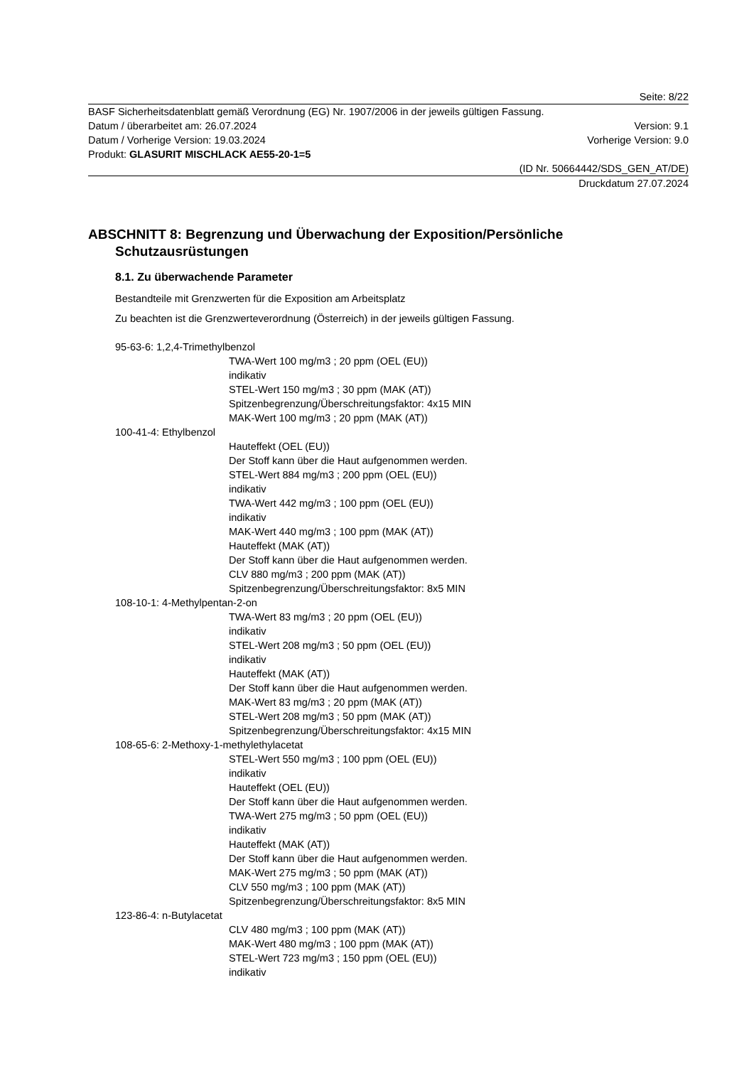Seite: 8/22
BASF Sicherheitsdatenblatt gemäß Verordnung (EG) Nr. 1907/2006 in der jeweils gültigen Fassung.
Datum / überarbeitet am: 26.07.2024 Version: 9.1
Datum / Vorherige Version: 19.03.2024 Vorherige Version: 9.0
Produkt: GLASURIT MISCHLACK AE55-20-1=5
(ID Nr. 50664442/SDS_GEN_AT/DE)
Druckdatum 27.07.2024
ABSCHNITT 8: Begrenzung und Überwachung der Exposition/Persönliche Schutzausrüstungen
8.1. Zu überwachende Parameter
Bestandteile mit Grenzwerten für die Exposition am Arbeitsplatz
Zu beachten ist die Grenzwerteverordnung (Österreich) in der jeweils gültigen Fassung.
95-63-6: 1,2,4-Trimethylbenzol
TWA-Wert 100 mg/m3 ; 20 ppm (OEL (EU))
indikativ
STEL-Wert 150 mg/m3 ; 30 ppm (MAK (AT))
Spitzenbegrenzung/Überschreitungsfaktor: 4x15 MIN
MAK-Wert 100 mg/m3 ; 20 ppm (MAK (AT))
100-41-4: Ethylbenzol
Hauteffekt (OEL (EU))
Der Stoff kann über die Haut aufgenommen werden.
STEL-Wert 884 mg/m3 ; 200 ppm (OEL (EU))
indikativ
TWA-Wert 442 mg/m3 ; 100 ppm (OEL (EU))
indikativ
MAK-Wert 440 mg/m3 ; 100 ppm (MAK (AT))
Hauteffekt (MAK (AT))
Der Stoff kann über die Haut aufgenommen werden.
CLV 880 mg/m3 ; 200 ppm (MAK (AT))
Spitzenbegrenzung/Überschreitungsfaktor: 8x5 MIN
108-10-1: 4-Methylpentan-2-on
TWA-Wert 83 mg/m3 ; 20 ppm (OEL (EU))
indikativ
STEL-Wert 208 mg/m3 ; 50 ppm (OEL (EU))
indikativ
Hauteffekt (MAK (AT))
Der Stoff kann über die Haut aufgenommen werden.
MAK-Wert 83 mg/m3 ; 20 ppm (MAK (AT))
STEL-Wert 208 mg/m3 ; 50 ppm (MAK (AT))
Spitzenbegrenzung/Überschreitungsfaktor: 4x15 MIN
108-65-6: 2-Methoxy-1-methylethylacetat
STEL-Wert 550 mg/m3 ; 100 ppm (OEL (EU))
indikativ
Hauteffekt (OEL (EU))
Der Stoff kann über die Haut aufgenommen werden.
TWA-Wert 275 mg/m3 ; 50 ppm (OEL (EU))
indikativ
Hauteffekt (MAK (AT))
Der Stoff kann über die Haut aufgenommen werden.
MAK-Wert 275 mg/m3 ; 50 ppm (MAK (AT))
CLV 550 mg/m3 ; 100 ppm (MAK (AT))
Spitzenbegrenzung/Überschreitungsfaktor: 8x5 MIN
123-86-4: n-Butylacetat
CLV 480 mg/m3 ; 100 ppm (MAK (AT))
MAK-Wert 480 mg/m3 ; 100 ppm (MAK (AT))
STEL-Wert 723 mg/m3 ; 150 ppm (OEL (EU))
indikativ